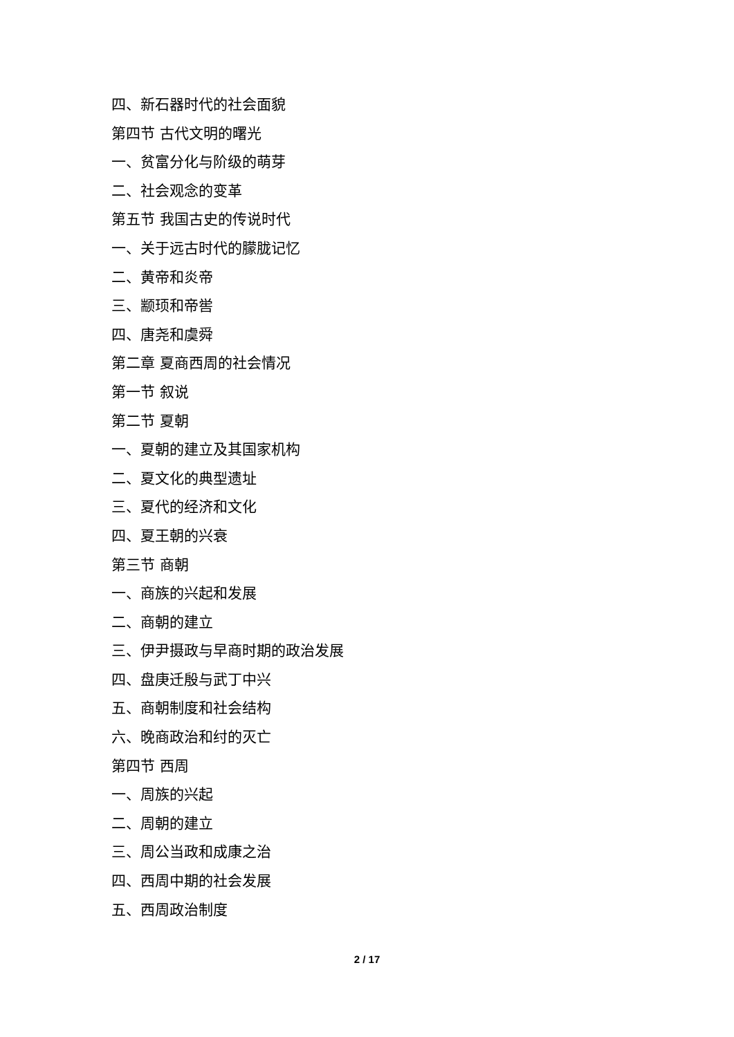四、新石器时代的社会面貌
第四节 古代文明的曙光
一、贫富分化与阶级的萌芽
二、社会观念的变革
第五节 我国古史的传说时代
一、关于远古时代的朦胧记忆
二、黄帝和炎帝
三、颛顼和帝喾
四、唐尧和虞舜
第二章 夏商西周的社会情况
第一节 叙说
第二节 夏朝
一、夏朝的建立及其国家机构
二、夏文化的典型遗址
三、夏代的经济和文化
四、夏王朝的兴衰
第三节 商朝
一、商族的兴起和发展
二、商朝的建立
三、伊尹摄政与早商时期的政治发展
四、盘庚迁殷与武丁中兴
五、商朝制度和社会结构
六、晚商政治和纣的灭亡
第四节 西周
一、周族的兴起
二、周朝的建立
三、周公当政和成康之治
四、西周中期的社会发展
五、西周政治制度
2 / 17